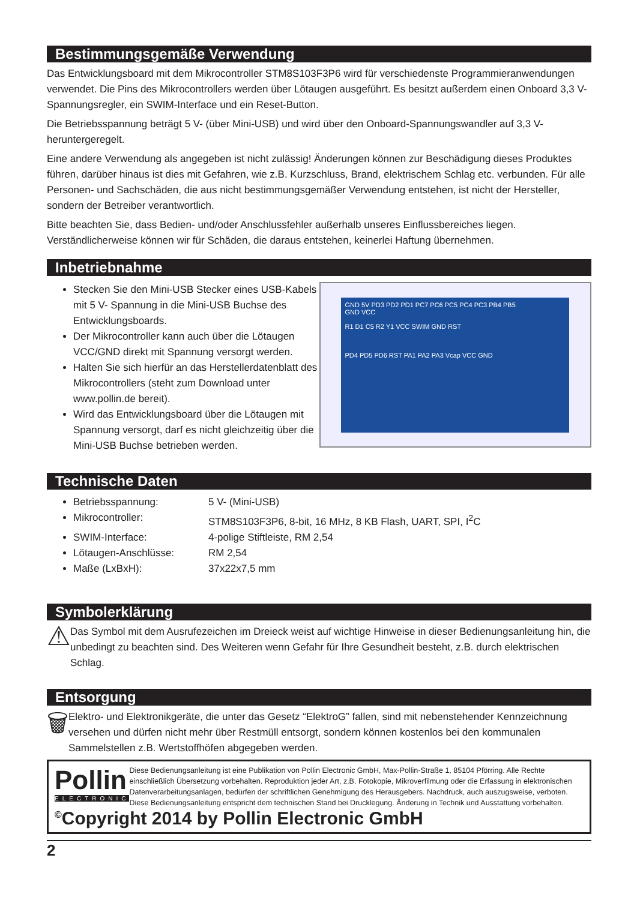Bestimmungsgemäße Verwendung
Das Entwicklungsboard mit dem Mikrocontroller STM8S103F3P6 wird für verschiedenste Programmieranwendungen verwendet. Die Pins des Mikrocontrollers werden über Lötaugen ausgeführt. Es besitzt außerdem einen Onboard 3,3 V-Spannungsregler, ein SWIM-Interface und ein Reset-Button.
Die Betriebsspannung beträgt 5 V- (über Mini-USB) und wird über den Onboard-Spannungswandler auf 3,3 V- heruntergeregelt.
Eine andere Verwendung als angegeben ist nicht zulässig! Änderungen können zur Beschädigung dieses Produktes führen, darüber hinaus ist dies mit Gefahren, wie z.B. Kurzschluss, Brand, elektrischem Schlag etc. verbunden. Für alle Personen- und Sachschäden, die aus nicht bestimmungsgemäßer Verwendung entstehen, ist nicht der Hersteller, sondern der Betreiber verantwortlich.
Bitte beachten Sie, dass Bedien- und/oder Anschlussfehler außerhalb unseres Einflussbereiches liegen. Verständlicherweise können wir für Schäden, die daraus entstehen, keinerlei Haftung übernehmen.
Inbetriebnahme
Stecken Sie den Mini-USB Stecker eines USB-Kabels mit 5 V- Spannung in die Mini-USB Buchse des Entwicklungsboards.
Der Mikrocontroller kann auch über die Lötaugen VCC/GND direkt mit Spannung versorgt werden.
Halten Sie sich hierfür an das Herstellerdatenblatt des Mikrocontrollers (steht zum Download unter www.pollin.de bereit).
Wird das Entwicklungsboard über die Lötaugen mit Spannung versorgt, darf es nicht gleichzeitig über die Mini-USB Buchse betrieben werden.
GND 5V PD3 PD2 PD1 PC7 PC6 PC5 PC4 PC3 PB4 PB5
GND VCC
R1 D1 C5 R2 Y1 VCC SWIM GND RST
PD4 PD5 PD6 RST PA1 PA2 PA3 Vcap VCC GND
Technische Daten
Betriebsspannung: 5 V- (Mini-USB)
Mikrocontroller: STM8S103F3P6, 8-bit, 16 MHz, 8 KB Flash, UART, SPI, I<sup>2</sup>C
SWIM-Interface: 4-polige Stiftleiste, RM 2,54
Lötaugen-Anschlüsse: RM 2,54
Maße (LxBxH): 37x22x7,5 mm
Symbolerklärung
⚠
Das Symbol mit dem Ausrufezeichen im Dreieck weist auf wichtige Hinweise in dieser Bedienungsanleitung hin, die unbedingt zu beachten sind. Des Weiteren wenn Gefahr für Ihre Gesundheit besteht, z.B. durch elektrischen Schlag.
Entsorgung
🗑
Elektro- und Elektronikgeräte, die unter das Gesetz “ElektroG” fallen, sind mit nebenstehender Kennzeichnung versehen und dürfen nicht mehr über Restmüll entsorgt, sondern können kostenlos bei den kommunalen Sammelstellen z.B. Wertstoffhöfen abgegeben werden.
Pollin
ELECTRONIC
Diese Bedienungsanleitung ist eine Publikation von Pollin Electronic GmbH, Max-Pollin-Straße 1, 85104 Pförring. Alle Rechte einschließlich Übersetzung vorbehalten. Reproduktion jeder Art, z.B. Fotokopie, Mikroverfilmung oder die Erfassung in elektronischen Datenverarbeitungsanlagen, bedürfen der schriftlichen Genehmigung des Herausgebers. Nachdruck, auch auszugsweise, verboten. Diese Bedienungsanleitung entspricht dem technischen Stand bei Drucklegung. Änderung in Technik und Ausstattung vorbehalten.
<sup>©</sup>Copyright 2014 by Pollin Electronic GmbH
2